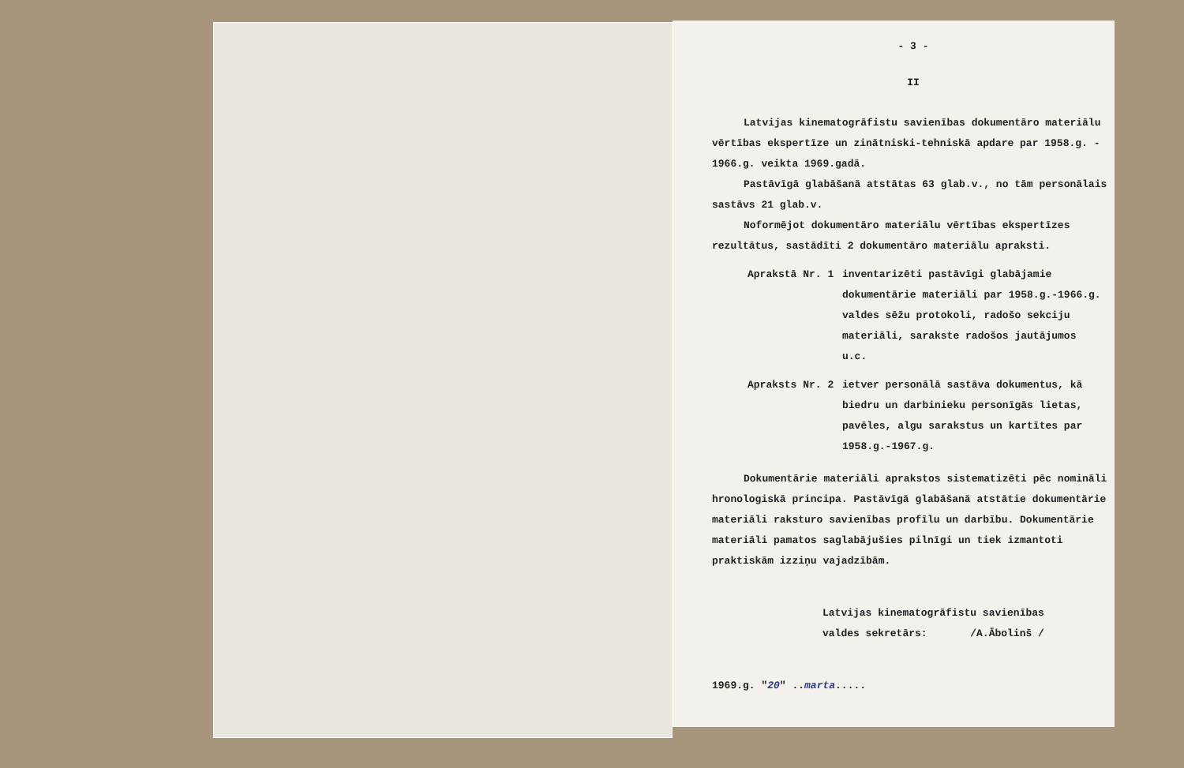- 3 -
II
Latvijas kinematogrāfistu savienības dokumentāro materiālu vērtības ekspertīze un zinātniski-tehniskā apdare par 1958.g. - 1966.g. veikta 1969.gadā.
Pastāvīgā glabāšanā atstātas 63 glab.v., no tām personālais sastāvs 21 glab.v.
Noformējot dokumentāro materiālu vērtības ekspertīzes rezultātus, sastādīti 2 dokumentāro materiālu apraksti.
Aprakstā Nr. 1 inventarizēti pastāvīgi glabājamie dokumentārie materiāli par 1958.g.-1966.g. valdes sēžu protokoli, radošo sekciju materiāli, sarakste radošos jautājumos u.c.
Apraksts Nr. 2 ietver personālā sastāva dokumentus, kā biedru un darbinieku personīgās lietas, pavēles, algu sarakstus un kartītes par 1958.g.-1967.g.
Dokumentārie materiāli aprakstos sistematizēti pēc nomināli hronologiskā principa. Pastāvīgā glabāšanā atstātie dokumentārie materiāli raksturo savienības profīlu un darbību. Dokumentārie materiāli pamatos saglabājušies pilnīgi un tiek izmantoti praktiskām izziņu vajadzībām.
Latvijas kinematogrāfistu savienības
valdes sekretārs: /A.Ābolinš /
1969.g. "20" ..marta.....